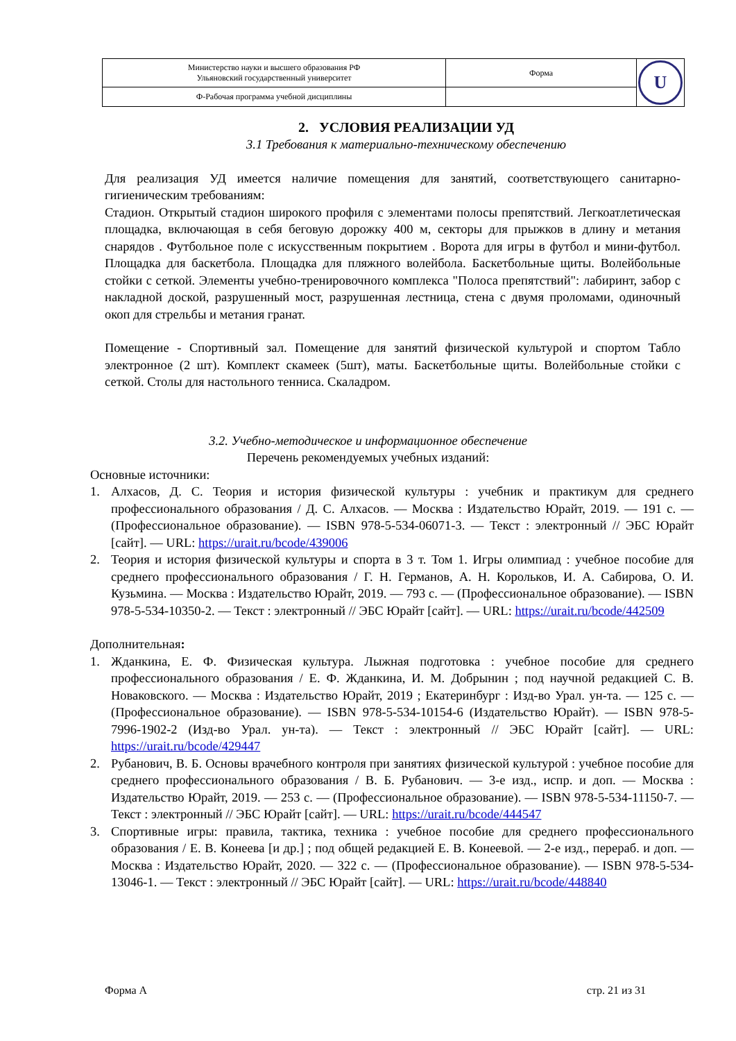| Министерство науки и высшего образования РФ Ульяновский государственный университет | Форма | U |
| Ф-Рабочая программа учебной дисциплины | | |
2. УСЛОВИЯ РЕАЛИЗАЦИИ УД
3.1 Требования к материально-техническому обеспечению
Для реализация УД имеется наличие помещения для занятий, соответствующего санитарно-гигиеническим требованиям:
Стадион. Открытый стадион широкого профиля с элементами полосы препятствий. Легкоатлетическая площадка, включающая в себя беговую дорожку 400 м, секторы для прыжков в длину и метания снарядов . Футбольное поле с искусственным покрытием . Ворота для игры в футбол и мини-футбол. Площадка для баскетбола. Площадка для пляжного волейбола. Баскетбольные щиты. Волейбольные стойки с сеткой. Элементы учебно-тренировочного комплекса "Полоса препятствий": лабиринт, забор с накладной доской, разрушенный мост, разрушенная лестница, стена с двумя проломами, одиночный окоп для стрельбы и метания гранат.
Помещение - Спортивный зал. Помещение для занятий физической культурой и спортом Табло электронное (2 шт). Комплект скамеек (5шт), маты. Баскетбольные щиты. Волейбольные стойки с сеткой. Столы для настольного тенниса. Скаладром.
3.2. Учебно-методическое и информационное обеспечение
Перечень рекомендуемых учебных изданий:
Основные источники:
1. Алхасов, Д. С. Теория и история физической культуры : учебник и практикум для среднего профессионального образования / Д. С. Алхасов. — Москва : Издательство Юрайт, 2019. — 191 с. — (Профессиональное образование). — ISBN 978-5-534-06071-3. — Текст : электронный // ЭБС Юрайт [сайт]. — URL: https://urait.ru/bcode/439006
2. Теория и история физической культуры и спорта в 3 т. Том 1. Игры олимпиад : учебное пособие для среднего профессионального образования / Г. Н. Германов, А. Н. Корольков, И. А. Сабирова, О. И. Кузьмина. — Москва : Издательство Юрайт, 2019. — 793 с. — (Профессиональное образование). — ISBN 978-5-534-10350-2. — Текст : электронный // ЭБС Юрайт [сайт]. — URL: https://urait.ru/bcode/442509
Дополнительная:
1. Жданкина, Е. Ф. Физическая культура. Лыжная подготовка : учебное пособие для среднего профессионального образования / Е. Ф. Жданкина, И. М. Добрынин ; под научной редакцией С. В. Новаковского. — Москва : Издательство Юрайт, 2019 ; Екатеринбург : Изд-во Урал. ун-та. — 125 с. — (Профессиональное образование). — ISBN 978-5-534-10154-6 (Издательство Юрайт). — ISBN 978-5-7996-1902-2 (Изд-во Урал. ун-та). — Текст : электронный // ЭБС Юрайт [сайт]. — URL: https://urait.ru/bcode/429447
2. Рубанович, В. Б. Основы врачебного контроля при занятиях физической культурой : учебное пособие для среднего профессионального образования / В. Б. Рубанович. — 3-е изд., испр. и доп. — Москва : Издательство Юрайт, 2019. — 253 с. — (Профессиональное образование). — ISBN 978-5-534-11150-7. — Текст : электронный // ЭБС Юрайт [сайт]. — URL: https://urait.ru/bcode/444547
3. Спортивные игры: правила, тактика, техника : учебное пособие для среднего профессионального образования / Е. В. Конеева [и др.] ; под общей редакцией Е. В. Конеевой. — 2-е изд., перераб. и доп. — Москва : Издательство Юрайт, 2020. — 322 с. — (Профессиональное образование). — ISBN 978-5-534-13046-1. — Текст : электронный // ЭБС Юрайт [сайт]. — URL: https://urait.ru/bcode/448840
Форма А стр. 21 из 31